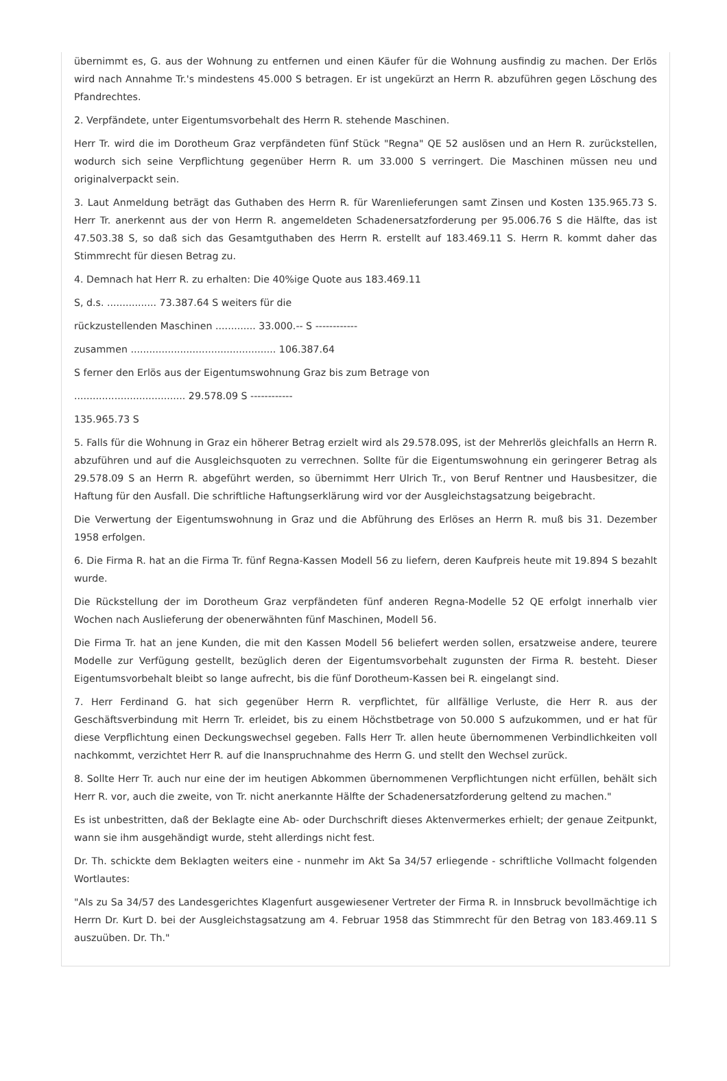übernimmt es, G. aus der Wohnung zu entfernen und einen Käufer für die Wohnung ausfindig zu machen. Der Erlös wird nach Annahme Tr.'s mindestens 45.000 S betragen. Er ist ungekürzt an Herrn R. abzuführen gegen Löschung des Pfandrechtes.
2. Verpfändete, unter Eigentumsvorbehalt des Herrn R. stehende Maschinen.
Herr Tr. wird die im Dorotheum Graz verpfändeten fünf Stück "Regna" QE 52 auslösen und an Hern R. zurückstellen, wodurch sich seine Verpflichtung gegenüber Herrn R. um 33.000 S verringert. Die Maschinen müssen neu und originalverpackt sein.
3. Laut Anmeldung beträgt das Guthaben des Herrn R. für Warenlieferungen samt Zinsen und Kosten 135.965.73 S. Herr Tr. anerkennt aus der von Herrn R. angemeldeten Schadenersatzforderung per 95.006.76 S die Hälfte, das ist 47.503.38 S, so daß sich das Gesamtguthaben des Herrn R. erstellt auf 183.469.11 S. Herrn R. kommt daher das Stimmrecht für diesen Betrag zu.
4. Demnach hat Herr R. zu erhalten: Die 40%ige Quote aus 183.469.11
S, d.s. ................ 73.387.64 S weiters für die
rückzustellenden Maschinen ............. 33.000.-- S ------------
zusammen ............................................... 106.387.64
S ferner den Erlös aus der Eigentumswohnung Graz bis zum Betrage von
.................................... 29.578.09 S ------------
135.965.73 S
5. Falls für die Wohnung in Graz ein höherer Betrag erzielt wird als 29.578.09S, ist der Mehrerlös gleichfalls an Herrn R. abzuführen und auf die Ausgleichsquoten zu verrechnen. Sollte für die Eigentumswohnung ein geringerer Betrag als 29.578.09 S an Herrn R. abgeführt werden, so übernimmt Herr Ulrich Tr., von Beruf Rentner und Hausbesitzer, die Haftung für den Ausfall. Die schriftliche Haftungserklärung wird vor der Ausgleichstagsatzung beigebracht.
Die Verwertung der Eigentumswohnung in Graz und die Abführung des Erlöses an Herrn R. muß bis 31. Dezember 1958 erfolgen.
6. Die Firma R. hat an die Firma Tr. fünf Regna-Kassen Modell 56 zu liefern, deren Kaufpreis heute mit 19.894 S bezahlt wurde.
Die Rückstellung der im Dorotheum Graz verpfändeten fünf anderen Regna-Modelle 52 QE erfolgt innerhalb vier Wochen nach Auslieferung der obenerwähnten fünf Maschinen, Modell 56.
Die Firma Tr. hat an jene Kunden, die mit den Kassen Modell 56 beliefert werden sollen, ersatzweise andere, teurere Modelle zur Verfügung gestellt, bezüglich deren der Eigentumsvorbehalt zugunsten der Firma R. besteht. Dieser Eigentumsvorbehalt bleibt so lange aufrecht, bis die fünf Dorotheum-Kassen bei R. eingelangt sind.
7. Herr Ferdinand G. hat sich gegenüber Herrn R. verpflichtet, für allfällige Verluste, die Herr R. aus der Geschäftsverbindung mit Herrn Tr. erleidet, bis zu einem Höchstbetrage von 50.000 S aufzukommen, und er hat für diese Verpflichtung einen Deckungswechsel gegeben. Falls Herr Tr. allen heute übernommenen Verbindlichkeiten voll nachkommt, verzichtet Herr R. auf die Inanspruchnahme des Herrn G. und stellt den Wechsel zurück.
8. Sollte Herr Tr. auch nur eine der im heutigen Abkommen übernommenen Verpflichtungen nicht erfüllen, behält sich Herr R. vor, auch die zweite, von Tr. nicht anerkannte Hälfte der Schadenersatzforderung geltend zu machen."
Es ist unbestritten, daß der Beklagte eine Ab- oder Durchschrift dieses Aktenvermerkes erhielt; der genaue Zeitpunkt, wann sie ihm ausgehändigt wurde, steht allerdings nicht fest.
Dr. Th. schickte dem Beklagten weiters eine - nunmehr im Akt Sa 34/57 erliegende - schriftliche Vollmacht folgenden Wortlautes:
"Als zu Sa 34/57 des Landesgerichtes Klagenfurt ausgewiesener Vertreter der Firma R. in Innsbruck bevollmächtige ich Herrn Dr. Kurt D. bei der Ausgleichstagsatzung am 4. Februar 1958 das Stimmrecht für den Betrag von 183.469.11 S auszuüben. Dr. Th."